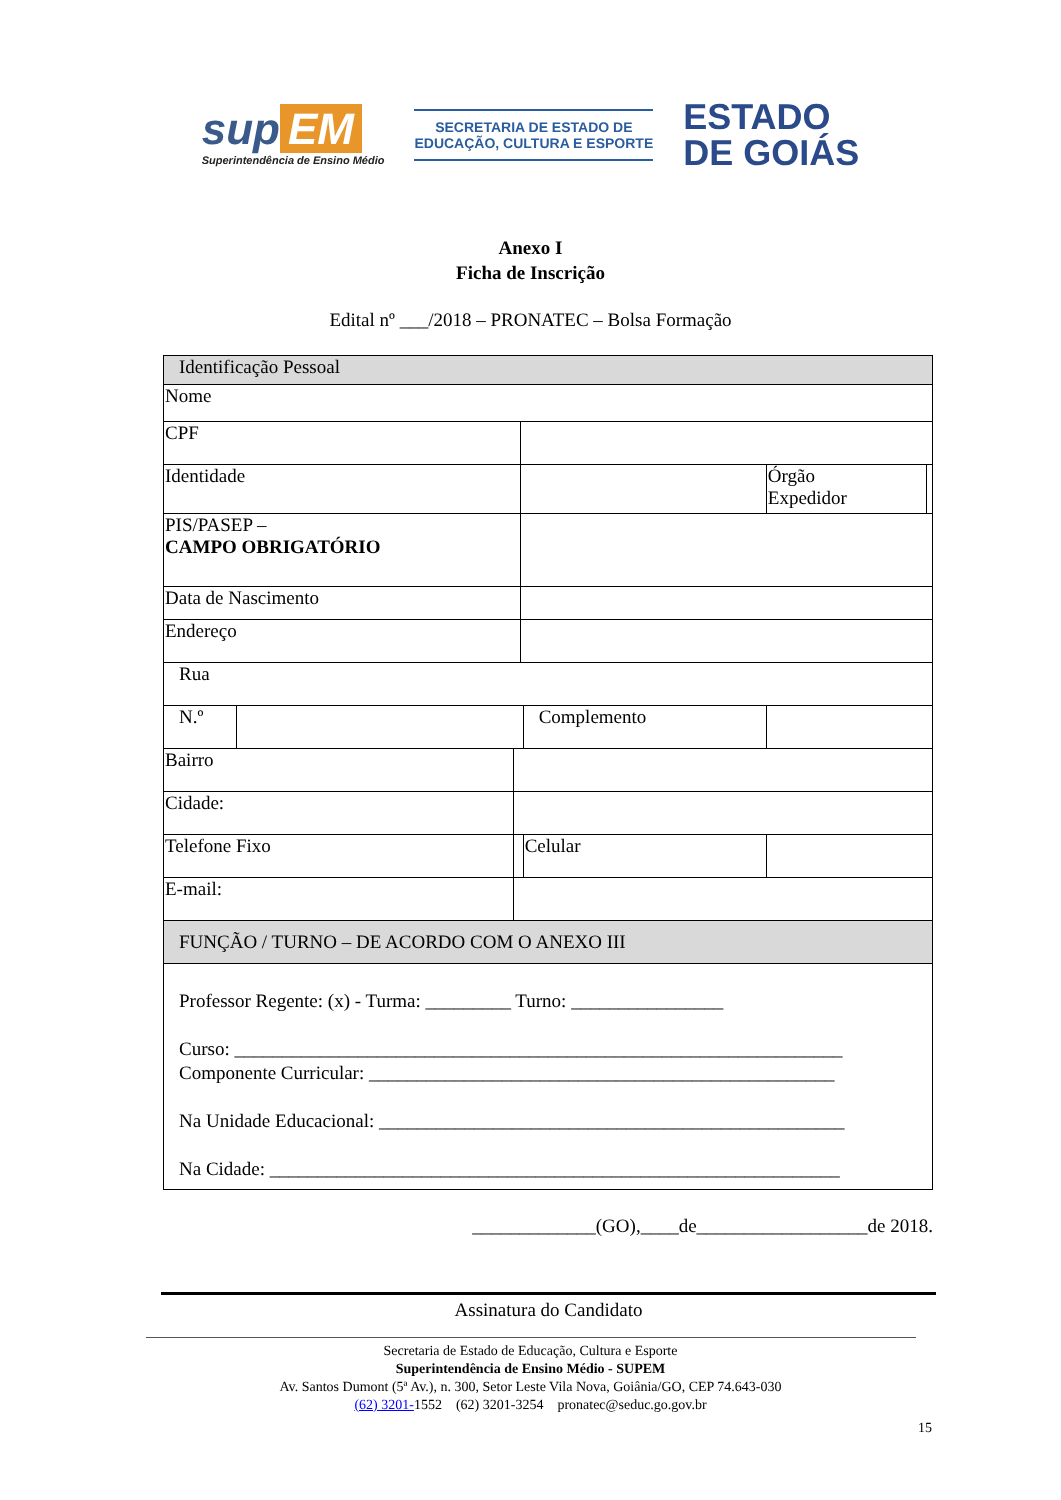sup EM
Superintendência de Ensino Médio
SECRETARIA DE ESTADO DE
EDUCAÇÃO, CULTURA E ESPORTE
ESTADO
DE GOIÁS
Anexo I
Ficha de Inscrição
Edital nº ___/2018 – PRONATEC – Bolsa Formação
| Identificação Pessoal | | | | | | |
| Nome | | | | | | |
| CPF | | | | | | |
| Identidade | | | | | Órgão Expedidor | |
| PIS/PASEP – CAMPO OBRIGATÓRIO | | | | | | |
| Data de Nascimento | | | | | | |
| Endereço | | | | | | |
| Rua | | | | | | |
| N.º | | | | Complemento | | |
| Bairro | | | | | | |
| Cidade: | | | | | | |
| Telefone Fixo | | | | Celular | | |
| E-mail: | | | | | | |
| FUNÇÃO / TURNO – DE ACORDO COM O ANEXO III | | | | | | |
| Professor Regente: (x) - Turma: _________ Turno: ________________ Curso: ________________________________________________________________ Componente Curricular: _________________________________________________ Na Unidade Educacional: _________________________________________________ Na Cidade: ____________________________________________________________ | | | | | | |
_____________(GO),____de__________________de 2018.
Assinatura do Candidato
Secretaria de Estado de Educação, Cultura e Esporte
Superintendência de Ensino Médio - SUPEM
Av. Santos Dumont (5ª Av.), n. 300, Setor Leste Vila Nova, Goiânia/GO, CEP 74.643-030
(62) 3201-1552 (62) 3201-3254 pronatec@seduc.go.gov.br
15